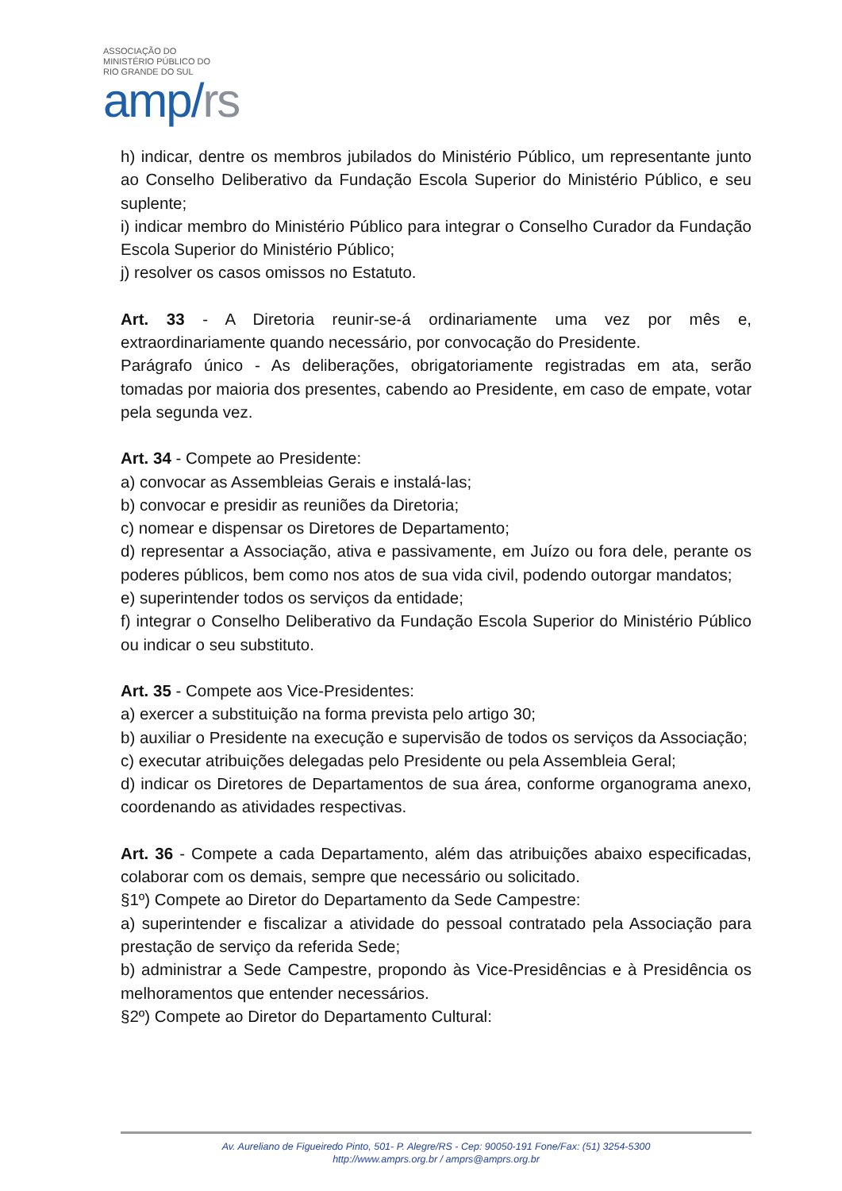ASSOCIAÇÃO DO
MINISTÉRIO PÚBLICO DO
RIO GRANDE DO SUL
amp/rs
h) indicar, dentre os membros jubilados do Ministério Público, um representante junto ao Conselho Deliberativo da Fundação Escola Superior do Ministério Público, e seu suplente;
i) indicar membro do Ministério Público para integrar o Conselho Curador da Fundação Escola Superior do Ministério Público;
j) resolver os casos omissos no Estatuto.
Art. 33 - A Diretoria reunir-se-á ordinariamente uma vez por mês e, extraordinariamente quando necessário, por convocação do Presidente.
Parágrafo único - As deliberações, obrigatoriamente registradas em ata, serão tomadas por maioria dos presentes, cabendo ao Presidente, em caso de empate, votar pela segunda vez.
Art. 34 - Compete ao Presidente:
a) convocar as Assembleias Gerais e instalá-las;
b) convocar e presidir as reuniões da Diretoria;
c) nomear e dispensar os Diretores de Departamento;
d) representar a Associação, ativa e passivamente, em Juízo ou fora dele, perante os poderes públicos, bem como nos atos de sua vida civil, podendo outorgar mandatos;
e) superintender todos os serviços da entidade;
f) integrar o Conselho Deliberativo da Fundação Escola Superior do Ministério Público ou indicar o seu substituto.
Art. 35 - Compete aos Vice-Presidentes:
a) exercer a substituição na forma prevista pelo artigo 30;
b) auxiliar o Presidente na execução e supervisão de todos os serviços da Associação;
c) executar atribuições delegadas pelo Presidente ou pela Assembleia Geral;
d) indicar os Diretores de Departamentos de sua área, conforme organograma anexo, coordenando as atividades respectivas.
Art. 36 - Compete a cada Departamento, além das atribuições abaixo especificadas, colaborar com os demais, sempre que necessário ou solicitado.
§1º) Compete ao Diretor do Departamento da Sede Campestre:
a) superintender e fiscalizar a atividade do pessoal contratado pela Associação para prestação de serviço da referida Sede;
b) administrar a Sede Campestre, propondo às Vice-Presidências e à Presidência os melhoramentos que entender necessários.
§2º) Compete ao Diretor do Departamento Cultural:
Av. Aureliano de Figueiredo Pinto, 501- P. Alegre/RS - Cep: 90050-191 Fone/Fax: (51) 3254-5300
http://www.amprs.org.br / amprs@amprs.org.br